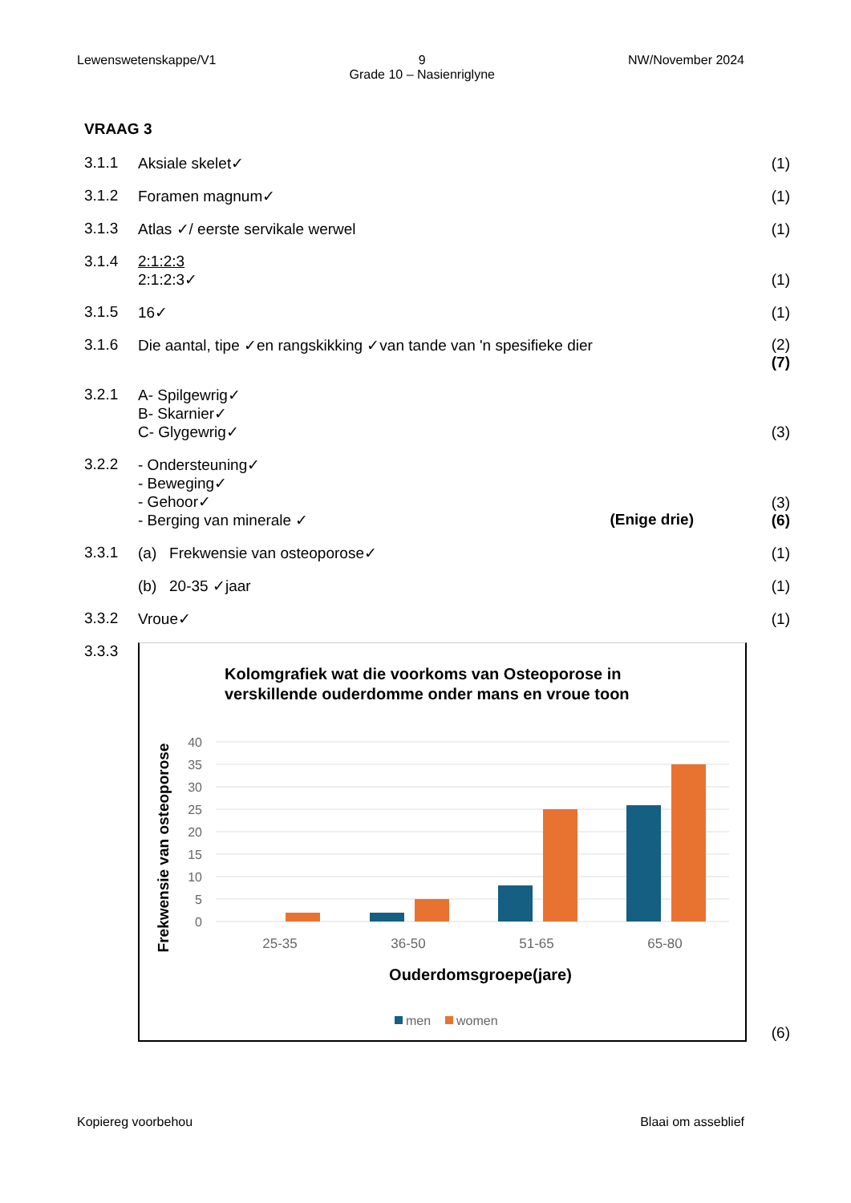Lewenswetenskappe/V1 9
Grade 10 – Nasienriglyne
NW/November 2024
VRAAG 3
3.1.1 Aksiale skelet✓ (1)
3.1.2 Foramen magnum✓ (1)
3.1.3 Atlas ✓/ eerste servikale werwel
(1)
3.1.4 2:1:2:3
2:1:2:3✓
(1)
3.1.5 16✓ (1)
3.1.6 Die aantal, tipe ✓en rangskikking ✓van tande van 'n spesifieke dier
(2)
(7)
3.2.1 A- Spilgewrig✓
B- Skarnier✓
C- Glygewrig✓
(3)
3.2.2 - Ondersteuning✓
- Beweging✓
- Gehoor✓
- Berging van minerale ✓ (Enige drie)
(3)
(6)
3.3.1 (a) Frekwensie van osteoporose✓
(1)
(b) 20-35 ✓jaar (1)
3.3.2 Vroue✓ (1)
3.3.3
Kolomgrafiek wat die voorkoms van Osteoporose in
verskillende ouderdomme onder mans en vroue toon
40
35
30
25
20
15
10
5
0
25-35
36-50
51-65
65-80
Ouderdomsgroepe(jare)
Frekwensie van osteoporose
men
women
(6)
Kopiereg voorbehou Blaai om asseblief